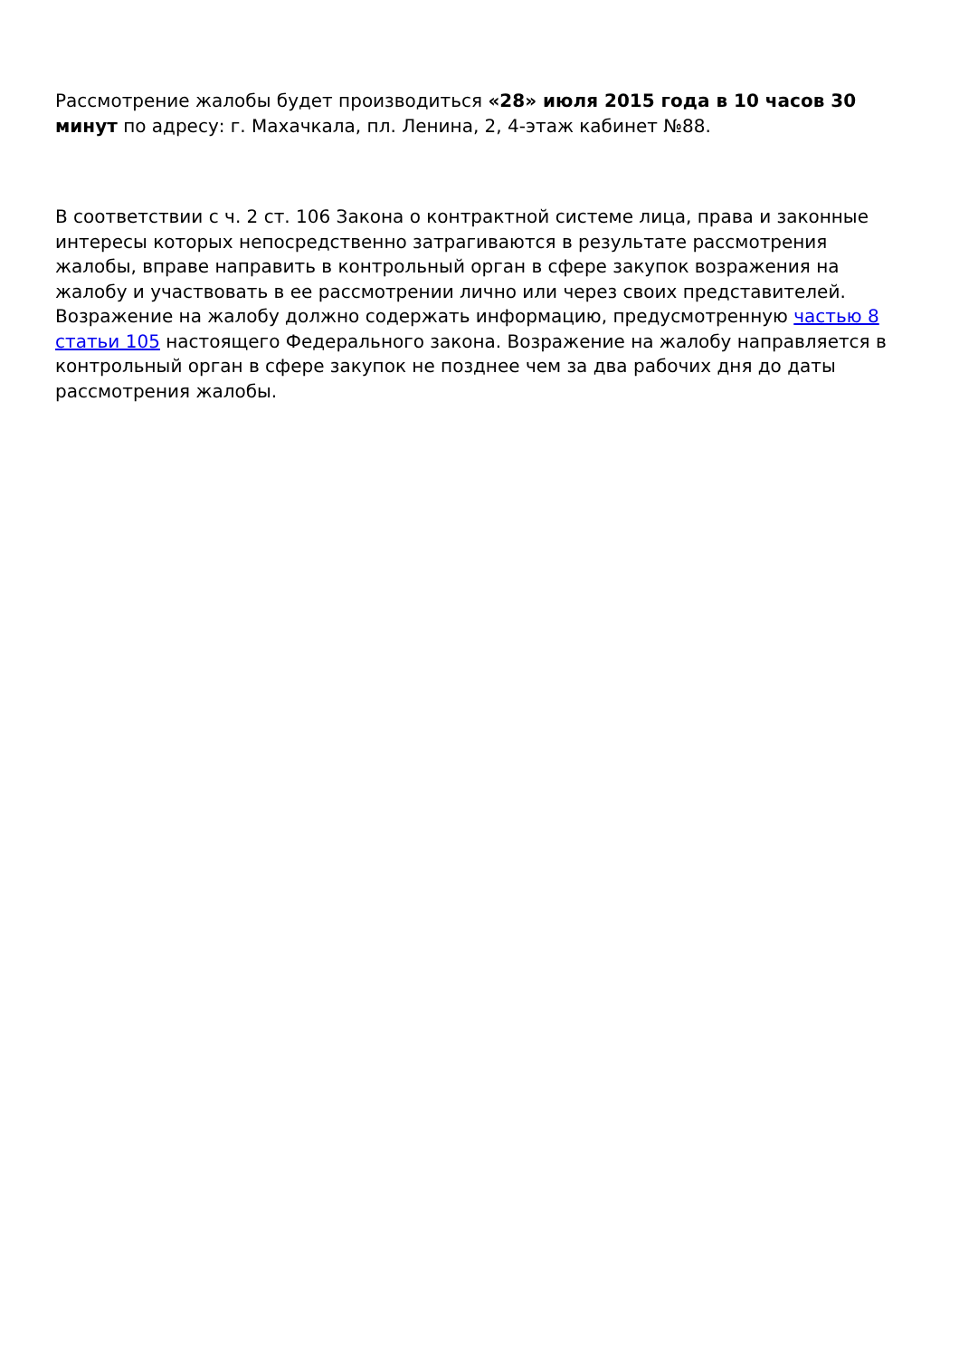Рассмотрение жалобы будет производиться «28» июля 2015 года в 10 часов 30 минут по адресу: г. Махачкала, пл. Ленина, 2, 4-этаж кабинет №88.
В соответствии с ч. 2 ст. 106 Закона о контрактной системе лица, права и законные интересы которых непосредственно затрагиваются в результате рассмотрения жалобы, вправе направить в контрольный орган в сфере закупок возражения на жалобу и участвовать в ее рассмотрении лично или через своих представителей. Возражение на жалобу должно содержать информацию, предусмотренную частью 8 статьи 105 настоящего Федерального закона. Возражение на жалобу направляется в контрольный орган в сфере закупок не позднее чем за два рабочих дня до даты рассмотрения жалобы.